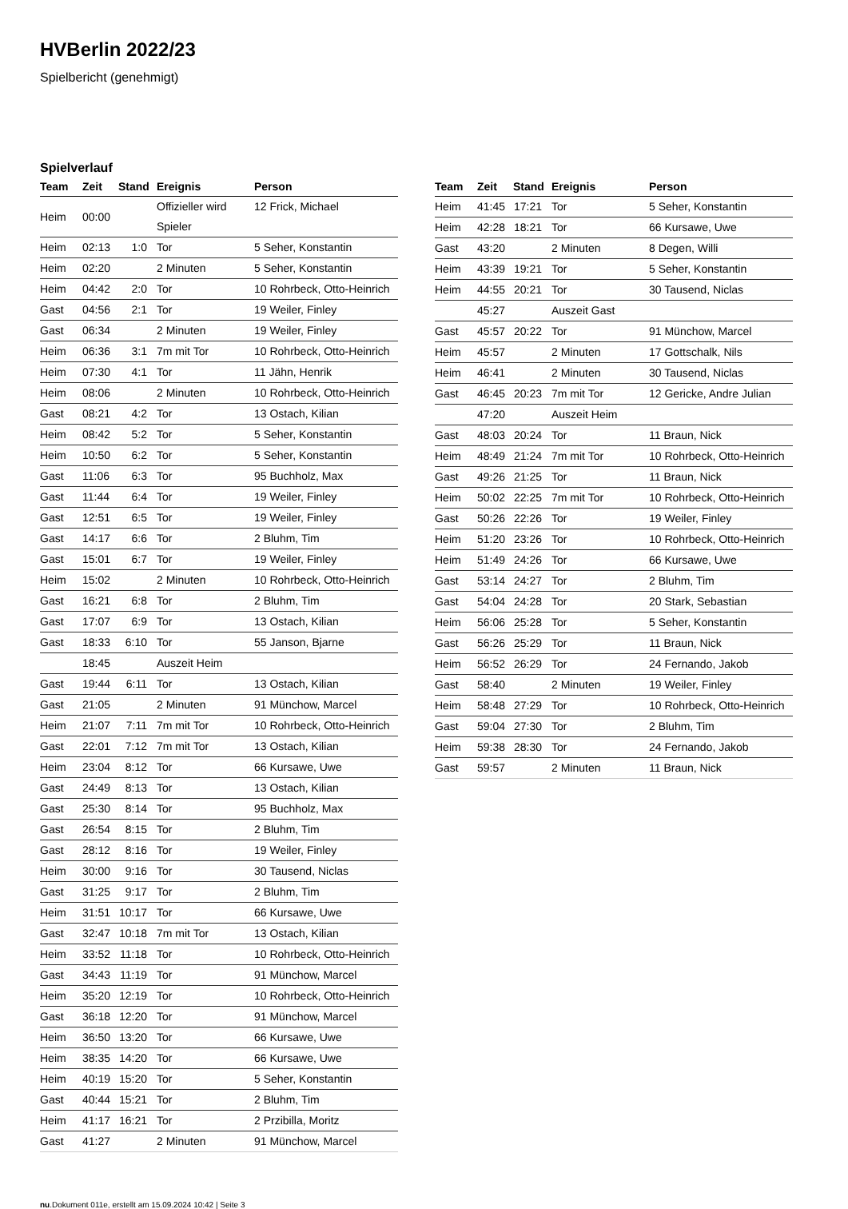HVBerlin 2022/23
Spielbericht (genehmigt)
Spielverlauf
| Team | Zeit | Stand | Ereignis | Person |
| --- | --- | --- | --- | --- |
| Heim | 00:00 | | Offizieller wird Spieler | 12 Frick, Michael |
| Heim | 02:13 | 1:0 | Tor | 5 Seher, Konstantin |
| Heim | 02:20 | | 2 Minuten | 5 Seher, Konstantin |
| Heim | 04:42 | 2:0 | Tor | 10 Rohrbeck, Otto-Heinrich |
| Gast | 04:56 | 2:1 | Tor | 19 Weiler, Finley |
| Gast | 06:34 | | 2 Minuten | 19 Weiler, Finley |
| Heim | 06:36 | 3:1 | 7m mit Tor | 10 Rohrbeck, Otto-Heinrich |
| Heim | 07:30 | 4:1 | Tor | 11 Jähn, Henrik |
| Heim | 08:06 | | 2 Minuten | 10 Rohrbeck, Otto-Heinrich |
| Gast | 08:21 | 4:2 | Tor | 13 Ostach, Kilian |
| Heim | 08:42 | 5:2 | Tor | 5 Seher, Konstantin |
| Heim | 10:50 | 6:2 | Tor | 5 Seher, Konstantin |
| Gast | 11:06 | 6:3 | Tor | 95 Buchholz, Max |
| Gast | 11:44 | 6:4 | Tor | 19 Weiler, Finley |
| Gast | 12:51 | 6:5 | Tor | 19 Weiler, Finley |
| Gast | 14:17 | 6:6 | Tor | 2 Bluhm, Tim |
| Gast | 15:01 | 6:7 | Tor | 19 Weiler, Finley |
| Heim | 15:02 | | 2 Minuten | 10 Rohrbeck, Otto-Heinrich |
| Gast | 16:21 | 6:8 | Tor | 2 Bluhm, Tim |
| Gast | 17:07 | 6:9 | Tor | 13 Ostach, Kilian |
| Gast | 18:33 | 6:10 | Tor | 55 Janson, Bjarne |
| | 18:45 | | Auszeit Heim | |
| Gast | 19:44 | 6:11 | Tor | 13 Ostach, Kilian |
| Gast | 21:05 | | 2 Minuten | 91 Münchow, Marcel |
| Heim | 21:07 | 7:11 | 7m mit Tor | 10 Rohrbeck, Otto-Heinrich |
| Gast | 22:01 | 7:12 | 7m mit Tor | 13 Ostach, Kilian |
| Heim | 23:04 | 8:12 | Tor | 66 Kursawe, Uwe |
| Gast | 24:49 | 8:13 | Tor | 13 Ostach, Kilian |
| Gast | 25:30 | 8:14 | Tor | 95 Buchholz, Max |
| Gast | 26:54 | 8:15 | Tor | 2 Bluhm, Tim |
| Gast | 28:12 | 8:16 | Tor | 19 Weiler, Finley |
| Heim | 30:00 | 9:16 | Tor | 30 Tausend, Niclas |
| Gast | 31:25 | 9:17 | Tor | 2 Bluhm, Tim |
| Heim | 31:51 | 10:17 | Tor | 66 Kursawe, Uwe |
| Gast | 32:47 | 10:18 | 7m mit Tor | 13 Ostach, Kilian |
| Heim | 33:52 | 11:18 | Tor | 10 Rohrbeck, Otto-Heinrich |
| Gast | 34:43 | 11:19 | Tor | 91 Münchow, Marcel |
| Heim | 35:20 | 12:19 | Tor | 10 Rohrbeck, Otto-Heinrich |
| Gast | 36:18 | 12:20 | Tor | 91 Münchow, Marcel |
| Heim | 36:50 | 13:20 | Tor | 66 Kursawe, Uwe |
| Heim | 38:35 | 14:20 | Tor | 66 Kursawe, Uwe |
| Heim | 40:19 | 15:20 | Tor | 5 Seher, Konstantin |
| Gast | 40:44 | 15:21 | Tor | 2 Bluhm, Tim |
| Heim | 41:17 | 16:21 | Tor | 2 Przibilla, Moritz |
| Gast | 41:27 | | 2 Minuten | 91 Münchow, Marcel |
| Team | Zeit | Stand | Ereignis | Person |
| --- | --- | --- | --- | --- |
| Heim | 41:45 | 17:21 | Tor | 5 Seher, Konstantin |
| Heim | 42:28 | 18:21 | Tor | 66 Kursawe, Uwe |
| Gast | 43:20 | | 2 Minuten | 8 Degen, Willi |
| Heim | 43:39 | 19:21 | Tor | 5 Seher, Konstantin |
| Heim | 44:55 | 20:21 | Tor | 30 Tausend, Niclas |
| | 45:27 | | Auszeit Gast | |
| Gast | 45:57 | 20:22 | Tor | 91 Münchow, Marcel |
| Heim | 45:57 | | 2 Minuten | 17 Gottschalk, Nils |
| Heim | 46:41 | | 2 Minuten | 30 Tausend, Niclas |
| Gast | 46:45 | 20:23 | 7m mit Tor | 12 Gericke, Andre Julian |
| | 47:20 | | Auszeit Heim | |
| Gast | 48:03 | 20:24 | Tor | 11 Braun, Nick |
| Heim | 48:49 | 21:24 | 7m mit Tor | 10 Rohrbeck, Otto-Heinrich |
| Gast | 49:26 | 21:25 | Tor | 11 Braun, Nick |
| Heim | 50:02 | 22:25 | 7m mit Tor | 10 Rohrbeck, Otto-Heinrich |
| Gast | 50:26 | 22:26 | Tor | 19 Weiler, Finley |
| Heim | 51:20 | 23:26 | Tor | 10 Rohrbeck, Otto-Heinrich |
| Heim | 51:49 | 24:26 | Tor | 66 Kursawe, Uwe |
| Gast | 53:14 | 24:27 | Tor | 2 Bluhm, Tim |
| Gast | 54:04 | 24:28 | Tor | 20 Stark, Sebastian |
| Heim | 56:06 | 25:28 | Tor | 5 Seher, Konstantin |
| Gast | 56:26 | 25:29 | Tor | 11 Braun, Nick |
| Heim | 56:52 | 26:29 | Tor | 24 Fernando, Jakob |
| Gast | 58:40 | | 2 Minuten | 19 Weiler, Finley |
| Heim | 58:48 | 27:29 | Tor | 10 Rohrbeck, Otto-Heinrich |
| Gast | 59:04 | 27:30 | Tor | 2 Bluhm, Tim |
| Heim | 59:38 | 28:30 | Tor | 24 Fernando, Jakob |
| Gast | 59:57 | | 2 Minuten | 11 Braun, Nick |
nu.Dokument 011e, erstellt am 15.09.2024 10:42 | Seite 3